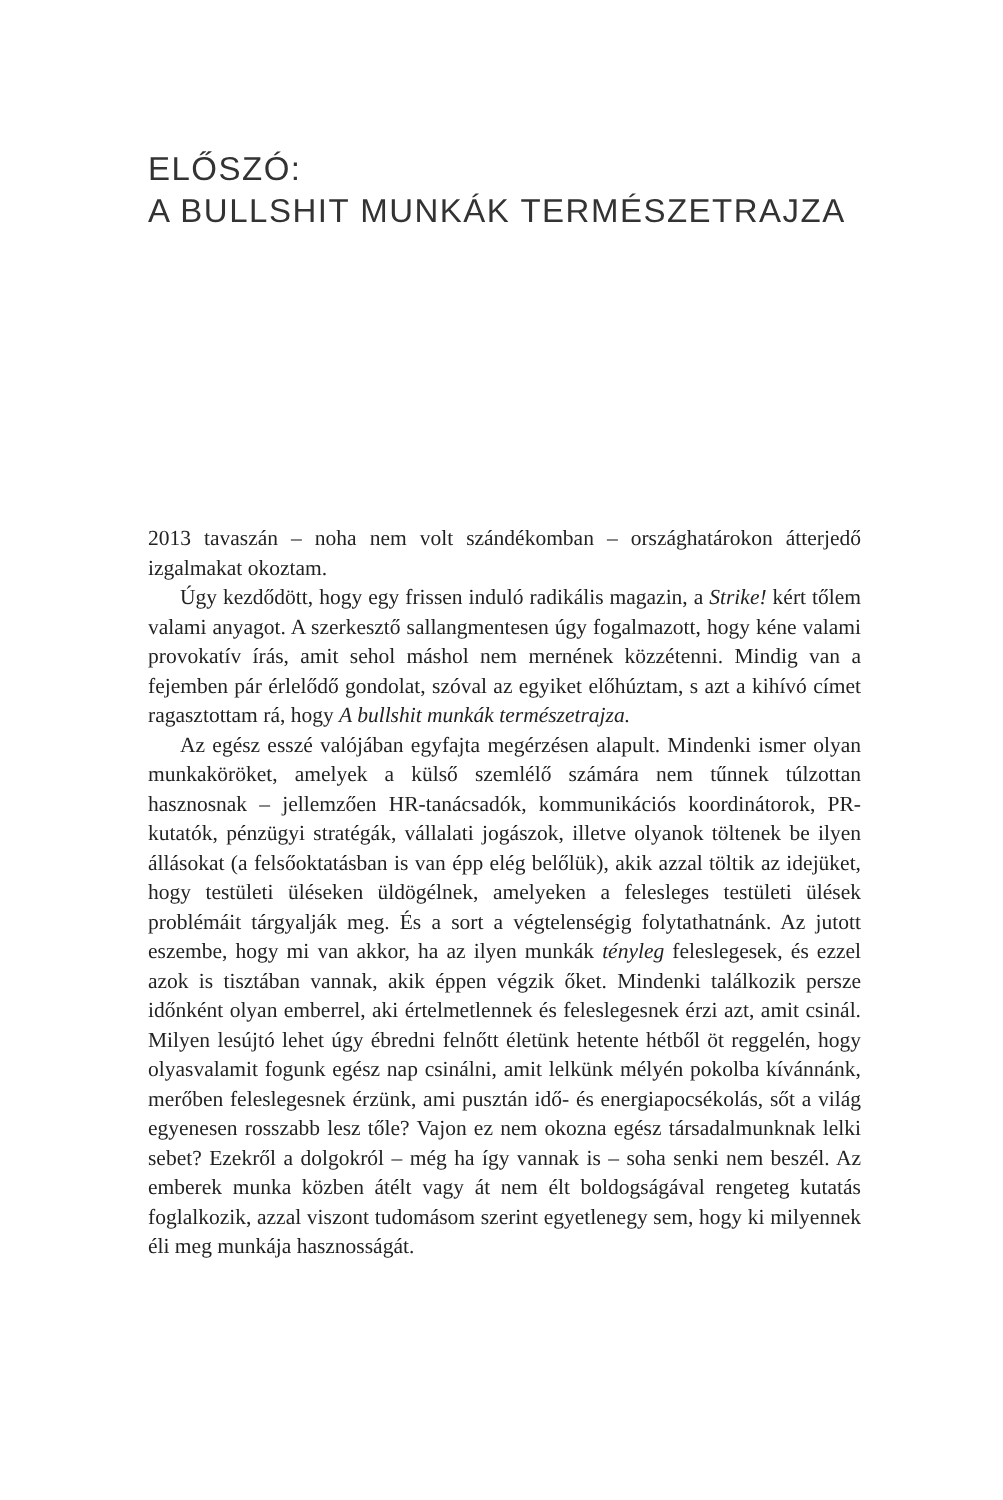ELŐSZÓ:
A BULLSHIT MUNKÁK TERMÉSZETRAJZA
2013 tavaszán – noha nem volt szándékomban – országhatárokon átterjedő izgalmakat okoztam.
Úgy kezdődött, hogy egy frissen induló radikális magazin, a Strike! kért tőlem valami anyagot. A szerkesztő sallangmentesen úgy fogalmazott, hogy kéne valami provokatív írás, amit sehol máshol nem mernének közzétenni. Mindig van a fejemben pár érlelődő gondolat, szóval az egyiket előhúztam, s azt a kihívó címet ragasztottam rá, hogy A bullshit munkák természetrajza.
Az egész esszé valójában egyfajta megérzésen alapult. Mindenki ismer olyan munkaköröket, amelyek a külső szemlélő számára nem tűnnek túlzottan hasznosnak – jellemzően HR-tanácsadók, kommunikációs koordinátorok, PR-kutatók, pénzügyi stratégák, vállalati jogászok, illetve olyanok töltenek be ilyen állásokat (a felsőoktatásban is van épp elég belőlük), akik azzal töltik az idejüket, hogy testületi üléseken üldögélnek, amelyeken a felesleges testületi ülések problémáit tárgyalják meg. És a sort a végtelenségig folytathatnánk. Az jutott eszembe, hogy mi van akkor, ha az ilyen munkák tényleg feleslegesek, és ezzel azok is tisztában vannak, akik éppen végzik őket. Mindenki találkozik persze időnként olyan emberrel, aki értelmetlennek és feleslegesnek érzi azt, amit csinál. Milyen lesújtó lehet úgy ébredni felnőtt életünk hetente hétből öt reggelén, hogy olyasvalamit fogunk egész nap csinálni, amit lelkünk mélyén pokolba kívánnánk, merőben feleslegesnek érzünk, ami pusztán idő- és energiapocsékolás, sőt a világ egyenesen rosszabb lesz tőle? Vajon ez nem okozna egész társadalmunknak lelki sebet? Ezekről a dolgokról – még ha így vannak is – soha senki nem beszél. Az emberek munka közben átélt vagy át nem élt boldogságával rengeteg kutatás foglalkozik, azzal viszont tudomásom szerint egyetlenegy sem, hogy ki milyennek éli meg munkája hasznosságát.